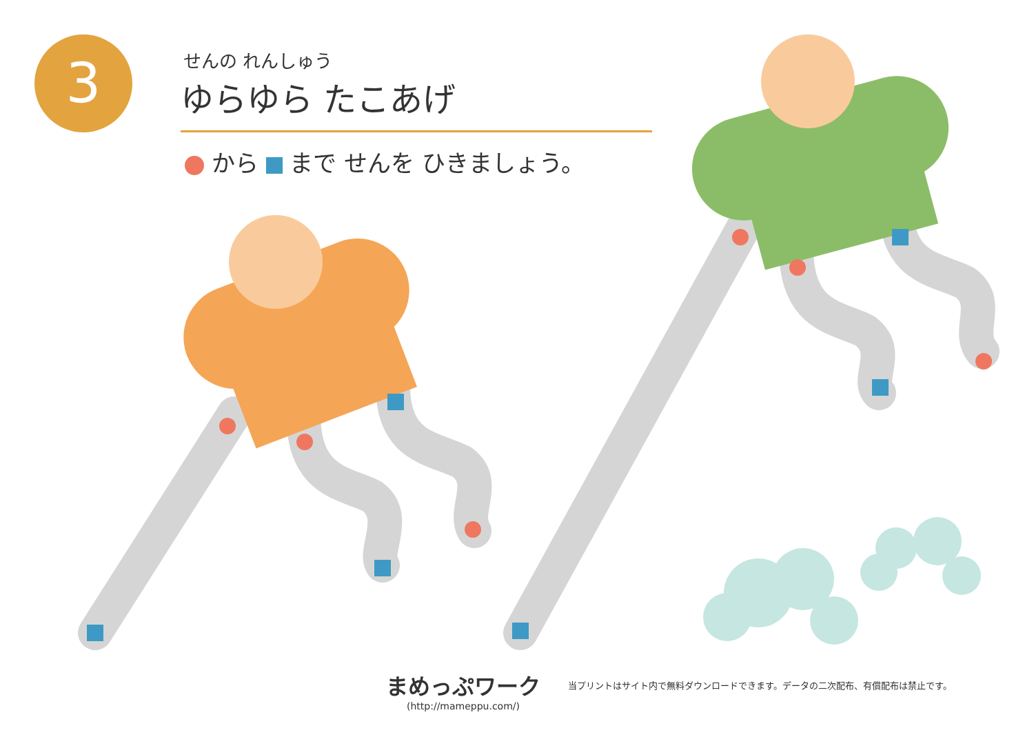3
せんの れんしゅう
ゆらゆら たこあげ
から まで せんを ひきましょう。
まめっぷワーク
(http://mameppu.com/)
当プリントはサイト内で無料ダウンロードできます。データの二次配布、有償配布は禁止です。